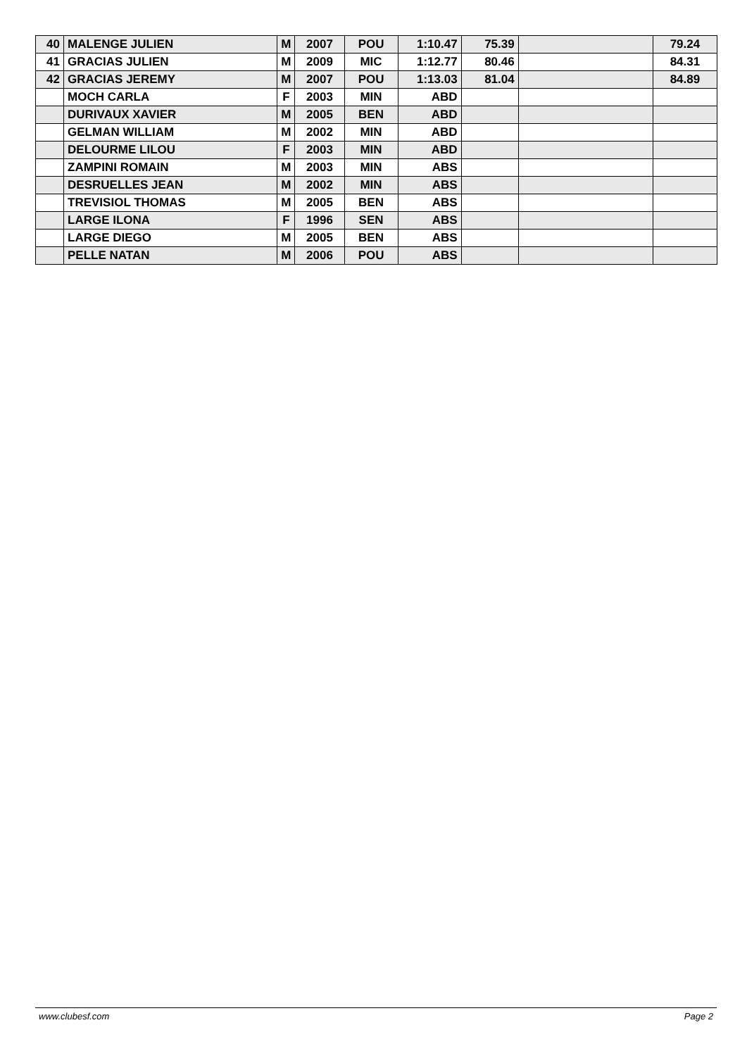| 40 | MALENGE JULIEN | M | 2007 | POU | 1:10.47 | 75.39 | | 79.24 |
| 41 | GRACIAS JULIEN | M | 2009 | MIC | 1:12.77 | 80.46 | | 84.31 |
| 42 | GRACIAS JEREMY | M | 2007 | POU | 1:13.03 | 81.04 | | 84.89 |
| | MOCH CARLA | F | 2003 | MIN | ABD | | | |
| | DURIVAUX XAVIER | M | 2005 | BEN | ABD | | | |
| | GELMAN WILLIAM | M | 2002 | MIN | ABD | | | |
| | DELOURME LILOU | F | 2003 | MIN | ABD | | | |
| | ZAMPINI ROMAIN | M | 2003 | MIN | ABS | | | |
| | DESRUELLES JEAN | M | 2002 | MIN | ABS | | | |
| | TREVISIOL THOMAS | M | 2005 | BEN | ABS | | | |
| | LARGE ILONA | F | 1996 | SEN | ABS | | | |
| | LARGE DIEGO | M | 2005 | BEN | ABS | | | |
| | PELLE NATAN | M | 2006 | POU | ABS | | | |
www.clubesf.com Page 2